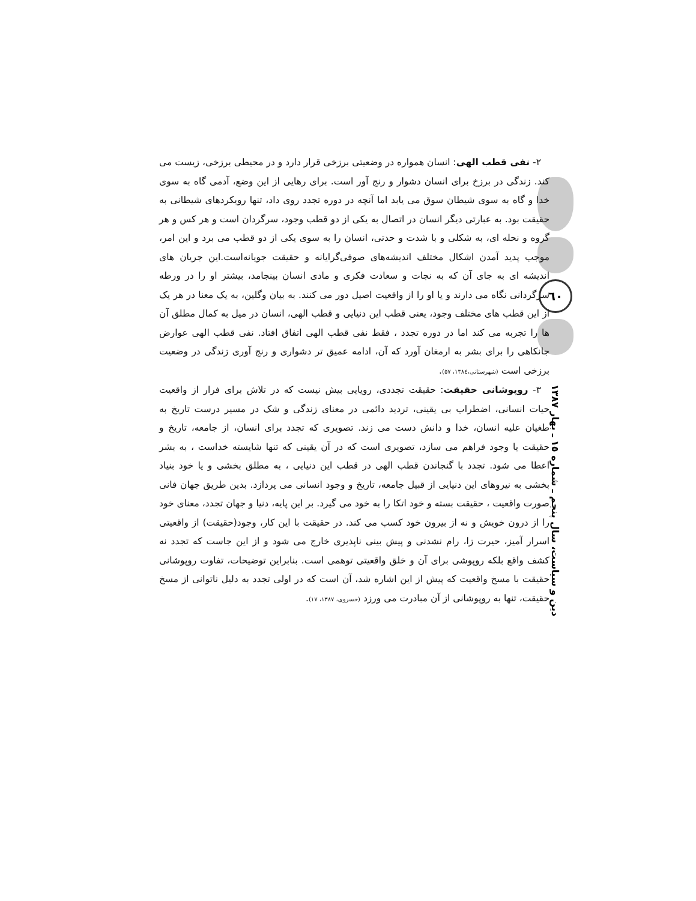٦٠
دین و سیاست، سال پنجم ـ شماره ١٥ ـ بهار ١٣٨٧
٢- نفی قطب الهی: انسان همواره در وضعیتی برزخی قرار دارد و در محیطی برزخی، زیست می کند. زندگی در برزخ برای انسان دشوار و رنج آور است. برای رهایی از این وضع، آدمی گاه به سوی خدا و گاه به سوی شیطان سوق می یابد اما آنچه در دوره تجدد روی داد، تنها رویکردهای شیطانی به حقیقت بود. به عبارتی دیگر انسان در اتصال به یکی از دو قطب وجود، سرگردان است و هر کس و هر گروه و نحله ای، به شکلی و با شدت و حدتی، انسان را به سوی یکی از دو قطب می برد و این امر، موجب پدید آمدن اشکال مختلف اندیشه‌های صوفی‌گرایانه و حقیقت جویانه‌است.این جریان های اندیشه ای به جای آن که به نجات و سعادت فکری و مادی انسان بینجامد، بیشتر او را در ورطه سرگردانی نگاه می دارند و یا او را از واقعیت اصیل دور می کنند. به بیان وگلین، به یک معنا در هر یک از این قطب های مختلف وجود، یعنی قطب این دنیایی و قطب الهی، انسان در میل به کمال مطلق آن ها را تجربه می کند اما در دوره تجدد ، فقط نفی قطب الهی اتفاق افتاد. نفی قطب الهی عوارض جانکاهی را برای بشر به ارمغان آورد که آن، ادامه عمیق تر دشواری و رنج آوری زندگی در وضعیت برزخی است (شهرستانی،١٣٨٤، ٥٧).
٣- روپوشانی حقیقت: حقیقت تجددی، رویایی بیش نیست که در تلاش برای فرار از واقعیت حیات انسانی، اضطراب بی یقینی، تردید دائمی در معنای زندگی و شک در مسیر درست تاریخ به طغیان علیه انسان، خدا و دانش دست می زند. تصویری که تجدد برای انسان، از جامعه، تاریخ و حقیقت یا وجود فراهم می سازد، تصویری است که در آن یقینی که تنها شایسته خداست ، به بشر اعطا می شود. تجدد با گنجاندن قطب الهی در قطب این دنیایی ، به مطلق بخشی و یا خود بنیاد بخشی به نیروهای این دنیایی از قبیل جامعه، تاریخ و وجود انسانی می پردازد. بدین طریق جهان فانی صورت واقعیت ، حقیقت بسته و خود اتکا را به خود می گیرد. بر این پایه، دنیا و جهان تجدد، معنای خود را از درون خویش و نه از بیرون خود کسب می کند. در حقیقت با این کار، وجود(حقیقت) از واقعیتی اسرار آمیز، حیرت زا، رام نشدنی و پیش بینی ناپذیری خارج می شود و از این جاست که تجدد نه کشف واقع بلکه روپوشی برای آن و خلق واقعیتی توهمی است. بنابراین توضیحات، تفاوت روپوشانی حقیقت با مسخ واقعیت که پیش از این اشاره شد، آن است که در اولی تجدد به دلیل ناتوانی از مسخ حقیقت، تنها به روپوشانی از آن مبادرت می ورزد (خسروی، ١٣٨٧، ١٧).